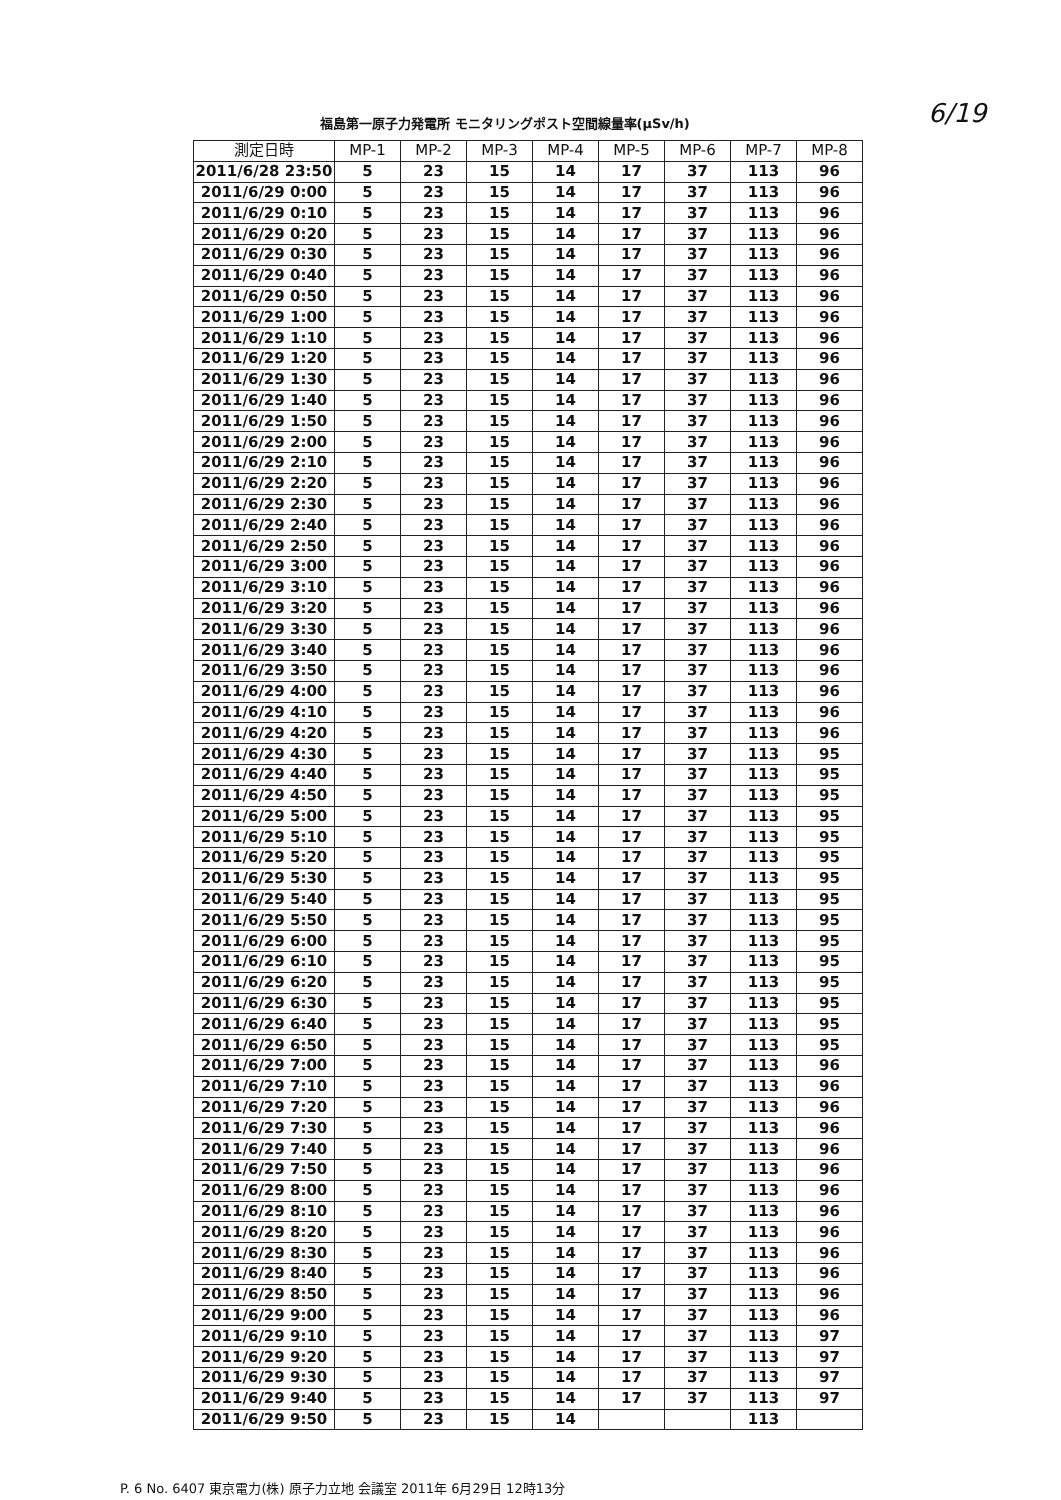福島第一原子力発電所 モニタリングポスト空間線量率(μSv/h)
6/19
| 測定日時 | MP-1 | MP-2 | MP-3 | MP-4 | MP-5 | MP-6 | MP-7 | MP-8 |
| --- | --- | --- | --- | --- | --- | --- | --- | --- |
| 2011/6/28 23:50 | 5 | 23 | 15 | 14 | 17 | 37 | 113 | 96 |
| 2011/6/29 0:00 | 5 | 23 | 15 | 14 | 17 | 37 | 113 | 96 |
| 2011/6/29 0:10 | 5 | 23 | 15 | 14 | 17 | 37 | 113 | 96 |
| 2011/6/29 0:20 | 5 | 23 | 15 | 14 | 17 | 37 | 113 | 96 |
| 2011/6/29 0:30 | 5 | 23 | 15 | 14 | 17 | 37 | 113 | 96 |
| 2011/6/29 0:40 | 5 | 23 | 15 | 14 | 17 | 37 | 113 | 96 |
| 2011/6/29 0:50 | 5 | 23 | 15 | 14 | 17 | 37 | 113 | 96 |
| 2011/6/29 1:00 | 5 | 23 | 15 | 14 | 17 | 37 | 113 | 96 |
| 2011/6/29 1:10 | 5 | 23 | 15 | 14 | 17 | 37 | 113 | 96 |
| 2011/6/29 1:20 | 5 | 23 | 15 | 14 | 17 | 37 | 113 | 96 |
| 2011/6/29 1:30 | 5 | 23 | 15 | 14 | 17 | 37 | 113 | 96 |
| 2011/6/29 1:40 | 5 | 23 | 15 | 14 | 17 | 37 | 113 | 96 |
| 2011/6/29 1:50 | 5 | 23 | 15 | 14 | 17 | 37 | 113 | 96 |
| 2011/6/29 2:00 | 5 | 23 | 15 | 14 | 17 | 37 | 113 | 96 |
| 2011/6/29 2:10 | 5 | 23 | 15 | 14 | 17 | 37 | 113 | 96 |
| 2011/6/29 2:20 | 5 | 23 | 15 | 14 | 17 | 37 | 113 | 96 |
| 2011/6/29 2:30 | 5 | 23 | 15 | 14 | 17 | 37 | 113 | 96 |
| 2011/6/29 2:40 | 5 | 23 | 15 | 14 | 17 | 37 | 113 | 96 |
| 2011/6/29 2:50 | 5 | 23 | 15 | 14 | 17 | 37 | 113 | 96 |
| 2011/6/29 3:00 | 5 | 23 | 15 | 14 | 17 | 37 | 113 | 96 |
| 2011/6/29 3:10 | 5 | 23 | 15 | 14 | 17 | 37 | 113 | 96 |
| 2011/6/29 3:20 | 5 | 23 | 15 | 14 | 17 | 37 | 113 | 96 |
| 2011/6/29 3:30 | 5 | 23 | 15 | 14 | 17 | 37 | 113 | 96 |
| 2011/6/29 3:40 | 5 | 23 | 15 | 14 | 17 | 37 | 113 | 96 |
| 2011/6/29 3:50 | 5 | 23 | 15 | 14 | 17 | 37 | 113 | 96 |
| 2011/6/29 4:00 | 5 | 23 | 15 | 14 | 17 | 37 | 113 | 96 |
| 2011/6/29 4:10 | 5 | 23 | 15 | 14 | 17 | 37 | 113 | 96 |
| 2011/6/29 4:20 | 5 | 23 | 15 | 14 | 17 | 37 | 113 | 96 |
| 2011/6/29 4:30 | 5 | 23 | 15 | 14 | 17 | 37 | 113 | 95 |
| 2011/6/29 4:40 | 5 | 23 | 15 | 14 | 17 | 37 | 113 | 95 |
| 2011/6/29 4:50 | 5 | 23 | 15 | 14 | 17 | 37 | 113 | 95 |
| 2011/6/29 5:00 | 5 | 23 | 15 | 14 | 17 | 37 | 113 | 95 |
| 2011/6/29 5:10 | 5 | 23 | 15 | 14 | 17 | 37 | 113 | 95 |
| 2011/6/29 5:20 | 5 | 23 | 15 | 14 | 17 | 37 | 113 | 95 |
| 2011/6/29 5:30 | 5 | 23 | 15 | 14 | 17 | 37 | 113 | 95 |
| 2011/6/29 5:40 | 5 | 23 | 15 | 14 | 17 | 37 | 113 | 95 |
| 2011/6/29 5:50 | 5 | 23 | 15 | 14 | 17 | 37 | 113 | 95 |
| 2011/6/29 6:00 | 5 | 23 | 15 | 14 | 17 | 37 | 113 | 95 |
| 2011/6/29 6:10 | 5 | 23 | 15 | 14 | 17 | 37 | 113 | 95 |
| 2011/6/29 6:20 | 5 | 23 | 15 | 14 | 17 | 37 | 113 | 95 |
| 2011/6/29 6:30 | 5 | 23 | 15 | 14 | 17 | 37 | 113 | 95 |
| 2011/6/29 6:40 | 5 | 23 | 15 | 14 | 17 | 37 | 113 | 95 |
| 2011/6/29 6:50 | 5 | 23 | 15 | 14 | 17 | 37 | 113 | 95 |
| 2011/6/29 7:00 | 5 | 23 | 15 | 14 | 17 | 37 | 113 | 96 |
| 2011/6/29 7:10 | 5 | 23 | 15 | 14 | 17 | 37 | 113 | 96 |
| 2011/6/29 7:20 | 5 | 23 | 15 | 14 | 17 | 37 | 113 | 96 |
| 2011/6/29 7:30 | 5 | 23 | 15 | 14 | 17 | 37 | 113 | 96 |
| 2011/6/29 7:40 | 5 | 23 | 15 | 14 | 17 | 37 | 113 | 96 |
| 2011/6/29 7:50 | 5 | 23 | 15 | 14 | 17 | 37 | 113 | 96 |
| 2011/6/29 8:00 | 5 | 23 | 15 | 14 | 17 | 37 | 113 | 96 |
| 2011/6/29 8:10 | 5 | 23 | 15 | 14 | 17 | 37 | 113 | 96 |
| 2011/6/29 8:20 | 5 | 23 | 15 | 14 | 17 | 37 | 113 | 96 |
| 2011/6/29 8:30 | 5 | 23 | 15 | 14 | 17 | 37 | 113 | 96 |
| 2011/6/29 8:40 | 5 | 23 | 15 | 14 | 17 | 37 | 113 | 96 |
| 2011/6/29 8:50 | 5 | 23 | 15 | 14 | 17 | 37 | 113 | 96 |
| 2011/6/29 9:00 | 5 | 23 | 15 | 14 | 17 | 37 | 113 | 96 |
| 2011/6/29 9:10 | 5 | 23 | 15 | 14 | 17 | 37 | 113 | 97 |
| 2011/6/29 9:20 | 5 | 23 | 15 | 14 | 17 | 37 | 113 | 97 |
| 2011/6/29 9:30 | 5 | 23 | 15 | 14 | 17 | 37 | 113 | 97 |
| 2011/6/29 9:40 | 5 | 23 | 15 | 14 | 17 | 37 | 113 | 97 |
| 2011/6/29 9:50 | 5 | 23 | 15 | 14 | | | 113 | |
P. 6 No. 6407 東京電力(株) 原子力立地 会議室 2011年 6月29日 12時13分